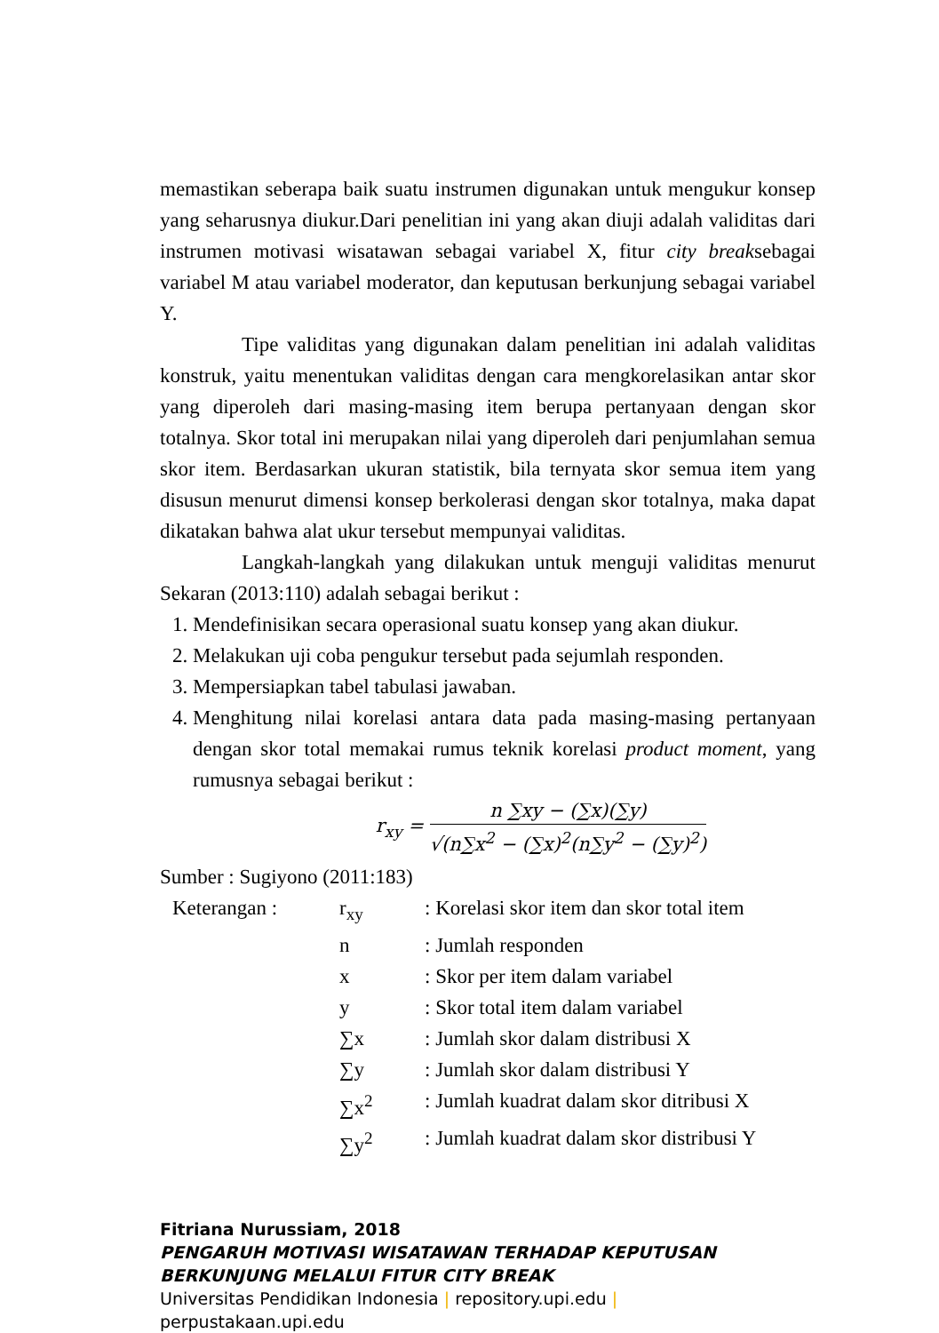memastikan seberapa baik suatu instrumen digunakan untuk mengukur konsep yang seharusnya diukur.Dari penelitian ini yang akan diuji adalah validitas dari instrumen motivasi wisatawan sebagai variabel X, fitur city breaksebagai variabel M atau variabel moderator, dan keputusan berkunjung sebagai variabel Y.
Tipe validitas yang digunakan dalam penelitian ini adalah validitas konstruk, yaitu menentukan validitas dengan cara mengkorelasikan antar skor yang diperoleh dari masing-masing item berupa pertanyaan dengan skor totalnya. Skor total ini merupakan nilai yang diperoleh dari penjumlahan semua skor item. Berdasarkan ukuran statistik, bila ternyata skor semua item yang disusun menurut dimensi konsep berkolerasi dengan skor totalnya, maka dapat dikatakan bahwa alat ukur tersebut mempunyai validitas.
Langkah-langkah yang dilakukan untuk menguji validitas menurut Sekaran (2013:110) adalah sebagai berikut :
1. Mendefinisikan secara operasional suatu konsep yang akan diukur.
2. Melakukan uji coba pengukur tersebut pada sejumlah responden.
3. Mempersiapkan tabel tabulasi jawaban.
4. Menghitung nilai korelasi antara data pada masing-masing pertanyaan dengan skor total memakai rumus teknik korelasi product moment, yang rumusnya sebagai berikut :
r<sub>xy</sub> = n ∑xy − (∑x)(∑y) √(n∑x<sup>2</sup> − (∑x)<sup>2</sup>(n∑y<sup>2</sup> − (∑y)<sup>2</sup>)
Sumber : Sugiyono (2011:183)
| Keterangan : | r<sub>xy</sub> | : Korelasi skor item dan skor total item |
| | n | : Jumlah responden |
| | x | : Skor per item dalam variabel |
| | y | : Skor total item dalam variabel |
| | ∑x | : Jumlah skor dalam distribusi X |
| | ∑y | : Jumlah skor dalam distribusi Y |
| | ∑x<sup>2</sup> | : Jumlah kuadrat dalam skor ditribusi X |
| | ∑y<sup>2</sup> | : Jumlah kuadrat dalam skor distribusi Y |
Fitriana Nurussiam, 2018
PENGARUH MOTIVASI WISATAWAN TERHADAP KEPUTUSAN
BERKUNJUNG MELALUI FITUR CITY BREAK
Universitas Pendidikan Indonesia | repository.upi.edu |
perpustakaan.upi.edu